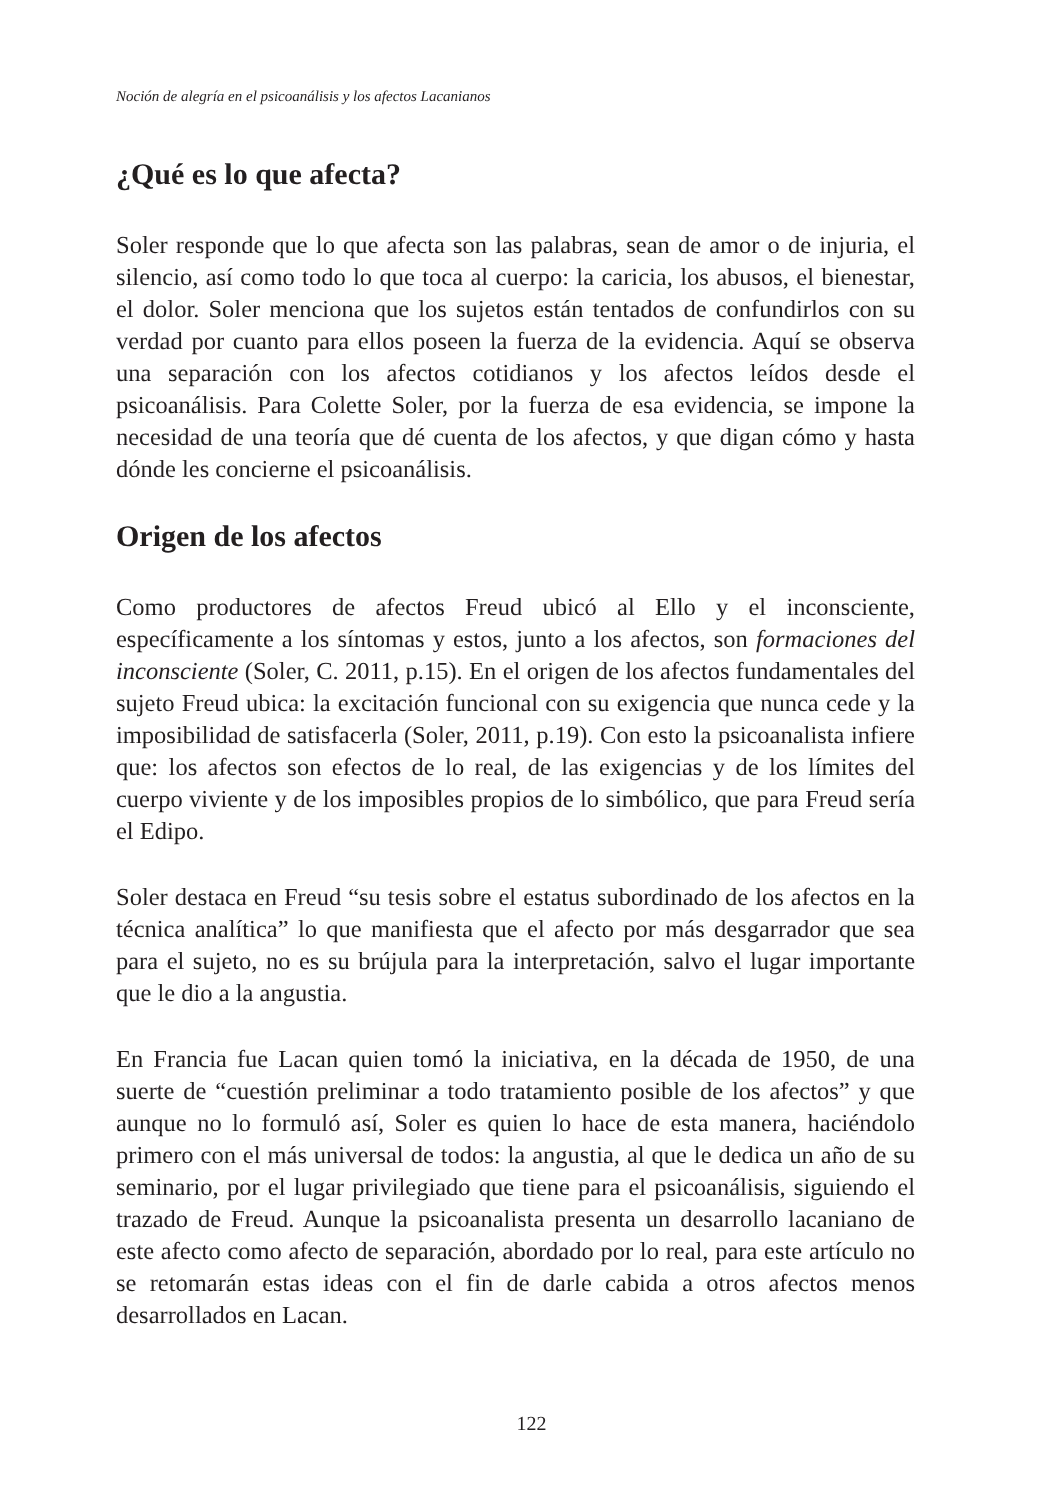Noción de alegría en el psicoanálisis y los afectos Lacanianos
¿Qué es lo que afecta?
Soler responde que lo que afecta son las palabras, sean de amor o de injuria, el silencio, así como todo lo que toca al cuerpo: la caricia, los abusos, el bienestar, el dolor. Soler menciona que los sujetos están tentados de confundirlos con su verdad por cuanto para ellos poseen la fuerza de la evidencia. Aquí se observa una separación con los afectos cotidianos y los afectos leídos desde el psicoanálisis. Para Colette Soler, por la fuerza de esa evidencia, se impone la necesidad de una teoría que dé cuenta de los afectos, y que digan cómo y hasta dónde les concierne el psicoanálisis.
Origen de los afectos
Como productores de afectos Freud ubicó al Ello y el inconsciente, específicamente a los síntomas y estos, junto a los afectos, son formaciones del inconsciente (Soler, C. 2011, p.15). En el origen de los afectos fundamentales del sujeto Freud ubica: la excitación funcional con su exigencia que nunca cede y la imposibilidad de satisfacerla (Soler, 2011, p.19). Con esto la psicoanalista infiere que: los afectos son efectos de lo real, de las exigencias y de los límites del cuerpo viviente y de los imposibles propios de lo simbólico, que para Freud sería el Edipo.
Soler destaca en Freud “su tesis sobre el estatus subordinado de los afectos en la técnica analítica” lo que manifiesta que el afecto por más desgarrador que sea para el sujeto, no es su brújula para la interpretación, salvo el lugar importante que le dio a la angustia.
En Francia fue Lacan quien tomó la iniciativa, en la década de 1950, de una suerte de “cuestión preliminar a todo tratamiento posible de los afectos” y que aunque no lo formuló así, Soler es quien lo hace de esta manera, haciéndolo primero con el más universal de todos: la angustia, al que le dedica un año de su seminario, por el lugar privilegiado que tiene para el psicoanálisis, siguiendo el trazado de Freud. Aunque la psicoanalista presenta un desarrollo lacaniano de este afecto como afecto de separación, abordado por lo real, para este artículo no se retomarán estas ideas con el fin de darle cabida a otros afectos menos desarrollados en Lacan.
122